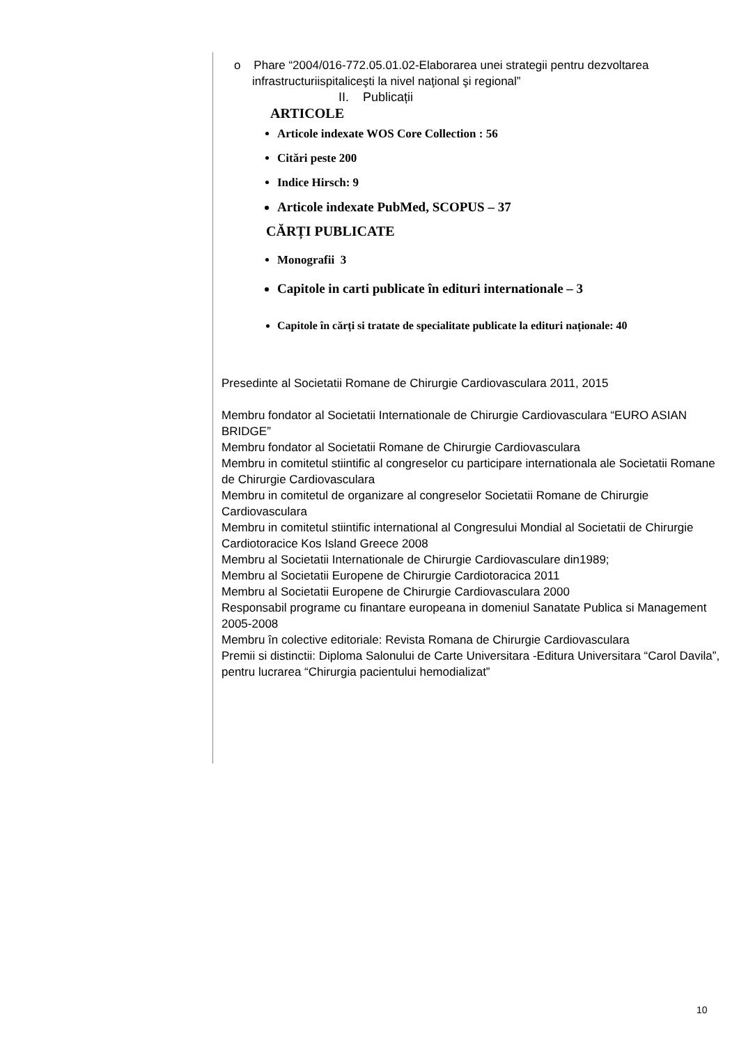o Phare “2004/016-772.05.01.02-Elaborarea unei strategii pentru dezvoltarea infrastructuriispitaliceşti la nivel naţional şi regional”
II. Publicații
ARTICOLE
Articole indexate WOS Core Collection : 56
Citări peste 200
Indice Hirsch: 9
Articole indexate PubMed, SCOPUS – 37
CĂRȚI PUBLICATE
Monografii 3
Capitole in carti publicate în edituri internationale – 3
Capitole în cărți si tratate de specialitate publicate la edituri naționale: 40
Presedinte al Societatii Romane de Chirurgie Cardiovasculara 2011, 2015
Membru fondator al Societatii Internationale de Chirurgie Cardiovasculara “EURO ASIAN BRIDGE”
Membru fondator al Societatii Romane de Chirurgie Cardiovasculara
Membru in comitetul stiintific al congreselor cu participare internationala ale Societatii Romane de Chirurgie Cardiovasculara
Membru in comitetul de organizare al congreselor Societatii Romane de Chirurgie Cardiovasculara
Membru in comitetul stiintific international al Congresului Mondial al Societatii de Chirurgie Cardiotoracice Kos Island Greece 2008
Membru al Societatii Internationale de Chirurgie Cardiovasculare din1989;
Membru al Societatii Europene de Chirurgie Cardiotoracica 2011
Membru al Societatii Europene de Chirurgie Cardiovasculara 2000
Responsabil programe cu finantare europeana in domeniul Sanatate Publica si Management 2005-2008
Membru în colective editoriale: Revista Romana de Chirurgie Cardiovasculara
Premii si distinctii: Diploma Salonului de Carte Universitara -Editura Universitara “Carol Davila”, pentru lucrarea “Chirurgia pacientului hemodializat”
10